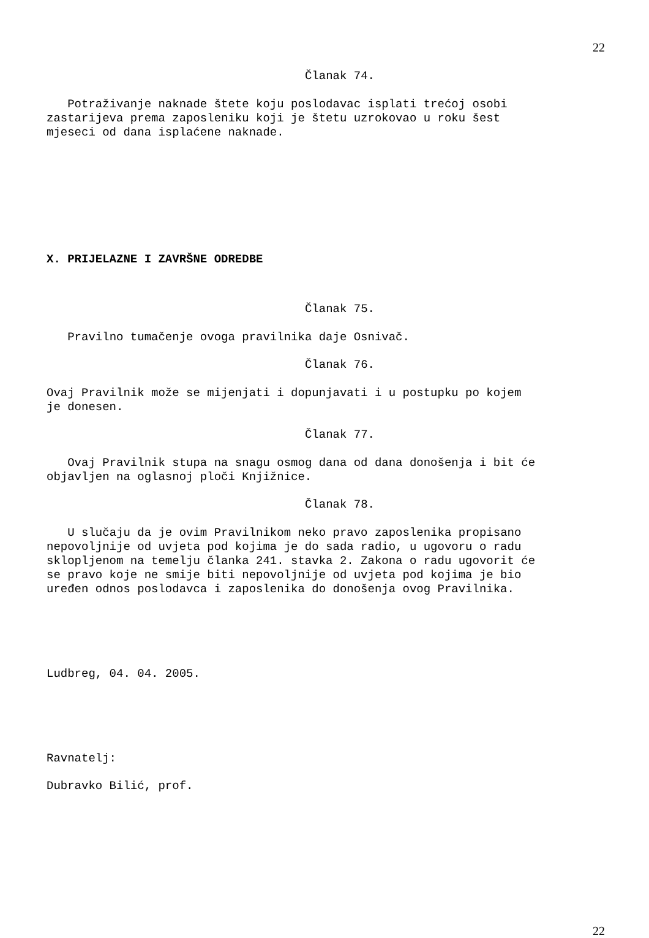22
Članak 74.
Potraživanje naknade štete koju poslodavac isplati trećoj osobi zastarijeva prema zaposleniku koji je štetu uzrokovao u roku šest mjeseci od dana isplaćene naknade.
X. PRIJELAZNE I ZAVRŠNE ODREDBE
Članak 75.
Pravilno tumačenje ovoga pravilnika daje Osnivač.
Članak 76.
Ovaj Pravilnik može se mijenjati i dopunjavati i u postupku po kojem je donesen.
Članak 77.
Ovaj Pravilnik stupa na snagu osmog dana od dana donošenja i bit će objavljen na oglasnoj ploči Knjižnice.
Članak 78.
U slučaju da je ovim Pravilnikom neko pravo zaposlenika propisano nepovoljnije od uvjeta pod kojima je do sada radio, u ugovoru o radu sklopljenom na temelju članka 241. stavka 2. Zakona o radu ugovorit će se pravo koje ne smije biti nepovoljnije od uvjeta pod kojima je bio uređen odnos poslodavca i zaposlenika do donošenja ovog Pravilnika.
Ludbreg, 04. 04. 2005.
Ravnatelj:
Dubravko Bilić, prof.
22